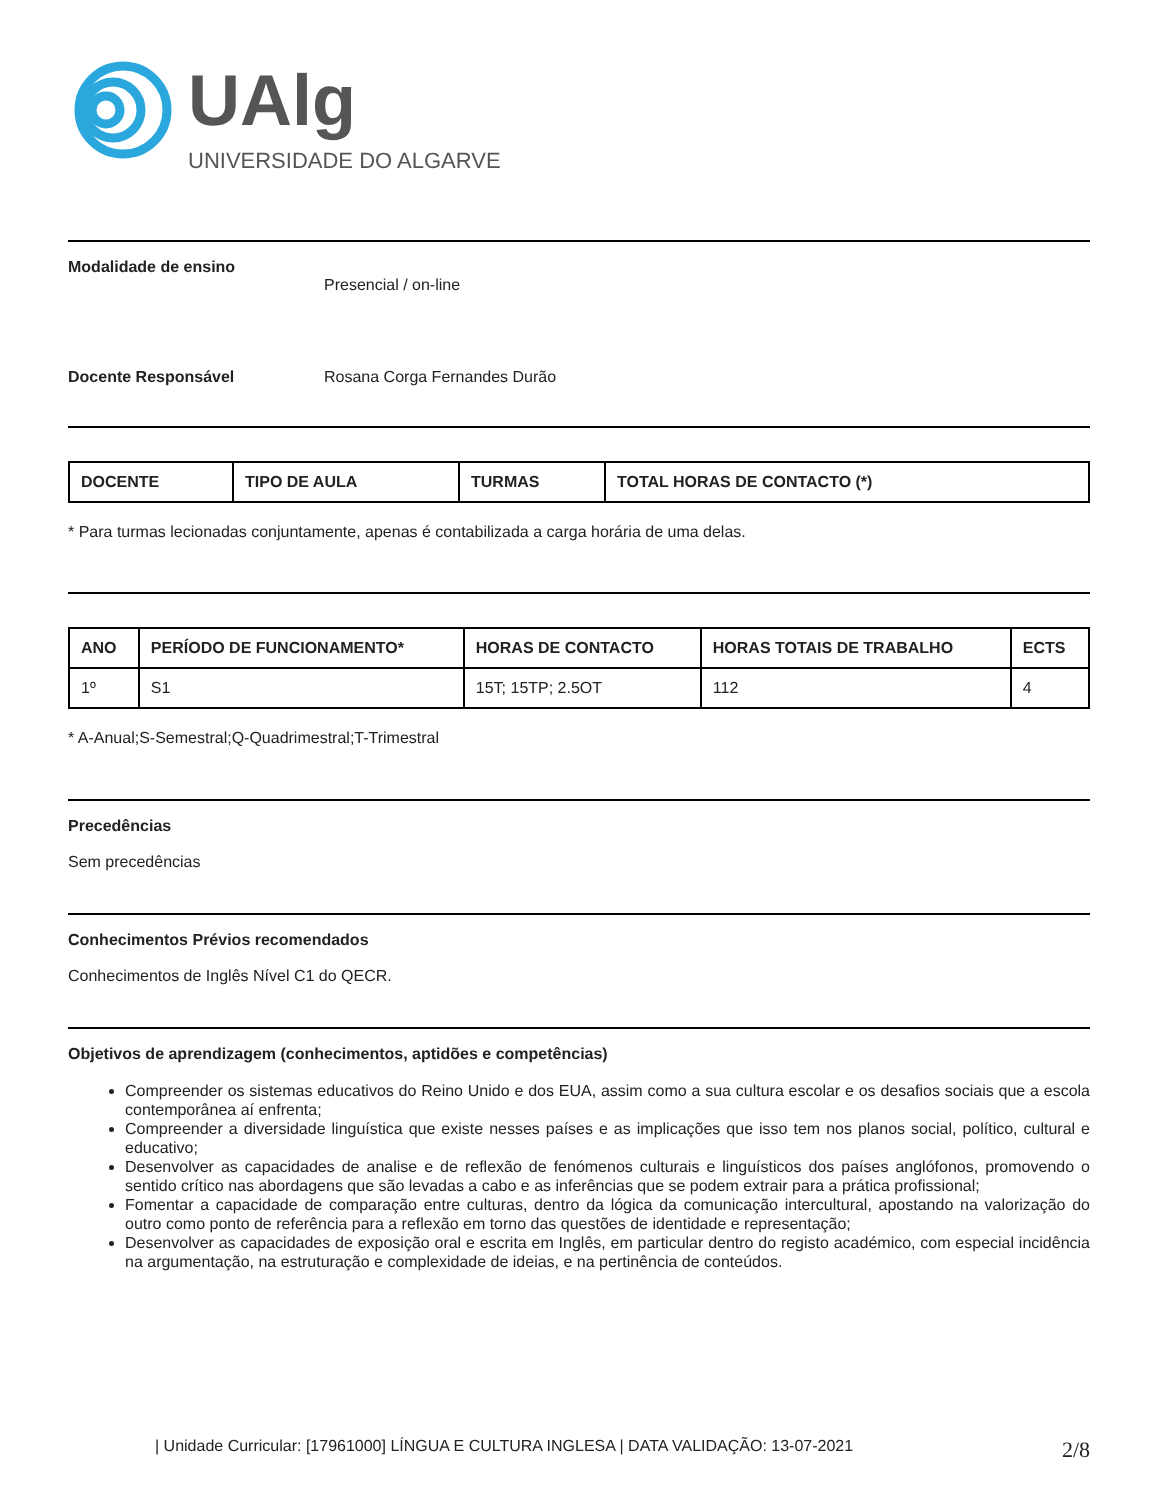UAlg
UNIVERSIDADE DO ALGARVE
Modalidade de ensino
Presencial / on-line
Docente Responsável Rosana Corga Fernandes Durão
| DOCENTE | TIPO DE AULA | TURMAS | TOTAL HORAS DE CONTACTO (*) |
| --- | --- | --- | --- |
* Para turmas lecionadas conjuntamente, apenas é contabilizada a carga horária de uma delas.
| ANO | PERÍODO DE FUNCIONAMENTO* | HORAS DE CONTACTO | HORAS TOTAIS DE TRABALHO | ECTS |
| --- | --- | --- | --- | --- |
| 1º | S1 | 15T; 15TP; 2.5OT | 112 | 4 |
* A-Anual;S-Semestral;Q-Quadrimestral;T-Trimestral
Precedências
Sem precedências
Conhecimentos Prévios recomendados
Conhecimentos de Inglês Nível C1 do QECR.
Objetivos de aprendizagem (conhecimentos, aptidões e competências)
Compreender os sistemas educativos do Reino Unido e dos EUA, assim como a sua cultura escolar e os desafios sociais que a escola contemporânea aí enfrenta;
Compreender a diversidade linguística que existe nesses países e as implicações que isso tem nos planos social, político, cultural e educativo;
Desenvolver as capacidades de analise e de reflexão de fenómenos culturais e linguísticos dos países anglófonos, promovendo o sentido crítico nas abordagens que são levadas a cabo e as inferências que se podem extrair para a prática profissional;
Fomentar a capacidade de comparação entre culturas, dentro da lógica da comunicação intercultural, apostando na valorização do outro como ponto de referência para a reflexão em torno das questões de identidade e representação;
Desenvolver as capacidades de exposição oral e escrita em Inglês, em particular dentro do registo académico, com especial incidência na argumentação, na estruturação e complexidade de ideias, e na pertinência de conteúdos.
| Unidade Curricular: [17961000] LÍNGUA E CULTURA INGLESA | DATA VALIDAÇÃO: 13-07-2021 2/8